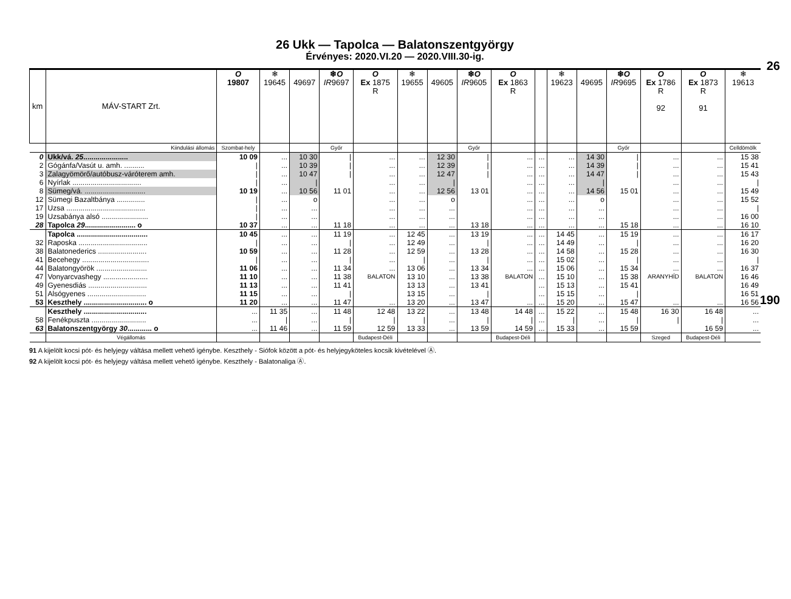26
190
26 Ukk — Tapolca — Balatonszentgyörgy
Érvényes: 2020.VI.20 — 2020.VIII.30-ig.
| km | MÁV-START Zrt. | O 19807 | ❄ 19645 | 49697 | ❄ O IR 9697 | O Ex 1875 R | ❄ 19655 | 49605 | ❄ O IR 9605 | O Ex 1863 R | | ❄ 19623 | 49695 | ❄ O IR 9695 | O Ex 1786 R 92 | O Ex 1873 R 91 | ❄ 19613 |
| --- | --- | --- | --- | --- | --- | --- | --- | --- | --- | --- | --- | --- | --- | --- | --- | --- | --- |
| | Kiindulási állomás | Szombat-hely | | | Győr | | | | Győr | | | | | Győr | | | Celldömölk |
| 0 | Ukk/vá. 25 ...................... | 10 09 | ... | 10 30 | / | ... | ... | 12 30 | / | ... | ... | ... | 14 30 | / | ... | ... | 15 38 |
| 2 | Gógánfa/Vasút u. amh. .......... | / | ... | 10 39 | / | ... | ... | 12 39 | / | ... | ... | ... | 14 39 | / | ... | ... | 15 41 |
| 3 | Zalagyömörő/autóbusz-váróterem amh. | / | ... | 10 47 | / | ... | ... | 12 47 | / | ... | ... | ... | 14 47 | / | ... | ... | 15 43 |
| 6 | Nyírlak .................................. | / | ... | / | | ... | ... | / | | ... | ... | ... | / | | ... | ... | / |
| 8 | Sümeg/vá. .............................. | 10 19 | ... | 10 56 | 11 01 | ... | ... | 12 56 | 13 01 | ... | ... | ... | 14 56 | 15 01 | ... | ... | 15 49 |
| 12 | Sümegi Bazaltbánya .............. | / | ... | o | | ... | ... | o | | ... | ... | ... | o | | ... | ... | 15 52 |
| 17 | Uzsa ....................................... | / | ... | ... | | ... | ... | ... | | ... | ... | ... | ... | | ... | ... | / |
| 19 | Uzsabánya alsó ....................... | / | ... | ... | | ... | ... | ... | | ... | ... | ... | ... | | ... | ... | 16 00 |
| 28 | Tapolca 29 ......................... o | 10 37 | ... | ... | 11 18 | ... | ... | ... | 13 18 | ... | ... | ... | ... | 15 18 | ... | ... | 16 10 |
| | Tapolca ................................... | 10 45 | ... | ... | 11 19 | ... | 12 45 | ... | 13 19 | ... | ... | 14 45 | ... | 15 19 | ... | ... | 16 17 |
| 32 | Raposka .................................. | / | ... | ... | / | ... | 12 49 | ... | / | ... | ... | 14 49 | ... | / | ... | ... | 16 20 |
| 38 | Balatonederics ........................ | 10 59 | ... | ... | 11 28 | ... | 12 59 | ... | 13 28 | ... | ... | 14 58 | ... | 15 28 | ... | ... | 16 30 |
| 41 | Becehegy ................................. | / | ... | ... | / | ... | / | ... | / | ... | ... | 15 02 | ... | / | ... | ... | / |
| 44 | Balatongyörök ......................... | 11 06 | ... | ... | 11 34 | ... | 13 06 | ... | 13 34 | ... | ... | 15 06 | ... | 15 34 | ... | ... | 16 37 |
| 47 | Vonyarcvashegy ...................... | 11 10 | ... | ... | 11 38 | BALATON | 13 10 | ... | 13 38 | BALATON | ... | 15 10 | ... | 15 38 | ARANYHÍD | BALATON | 16 46 |
| 49 | Gyenesdiás ............................. | 11 13 | ... | ... | 11 41 | | 13 13 | ... | 13 41 | | ... | 15 13 | ... | 15 41 | | | 16 49 |
| 51 | Alsógyenes ............................. | 11 15 | ... | ... | / | | 13 15 | ... | / | | ... | 15 15 | ... | / | | | 16 51 |
| 53 | Keszthely ............................... o | 11 20 | ... | ... | 11 47 | ... | 13 20 | ... | 13 47 | ... | ... | 15 20 | ... | 15 47 | ... | ... | 16 56 |
| | Keszthely ............................... | ... | 11 35 | ... | 11 48 | 12 48 | 13 22 | ... | 13 48 | 14 48 | ... | 15 22 | ... | 15 48 | 16 30 | 16 48 | ... |
| 58 | Fenékpuszta ........................... | ... | / | ... | / | / | / | ... | / | / | ... | / | ... | / | / | / | ... |
| 63 | Balatonszentgyörgy 30 ............ o | ... | 11 46 | ... | 11 59 | 12 59 | 13 33 | ... | 13 59 | 14 59 | ... | 15 33 | ... | 15 59 | | 16 59 | ... |
| | Végállomás | | | | | Budapest-Déli | | | | Budapest-Déli | | | | | Szeged | Budapest-Déli | |
91 A kijelölt kocsi pót- és helyjegy váltása mellett vehető igénybe. Keszthely - Siófok között a pót- és helyjegyköteles kocsik kivételével Ⓐ.
92 A kijelölt kocsi pót- és helyjegy váltása mellett vehető igénybe. Keszthely - Balatonaliga Ⓐ.